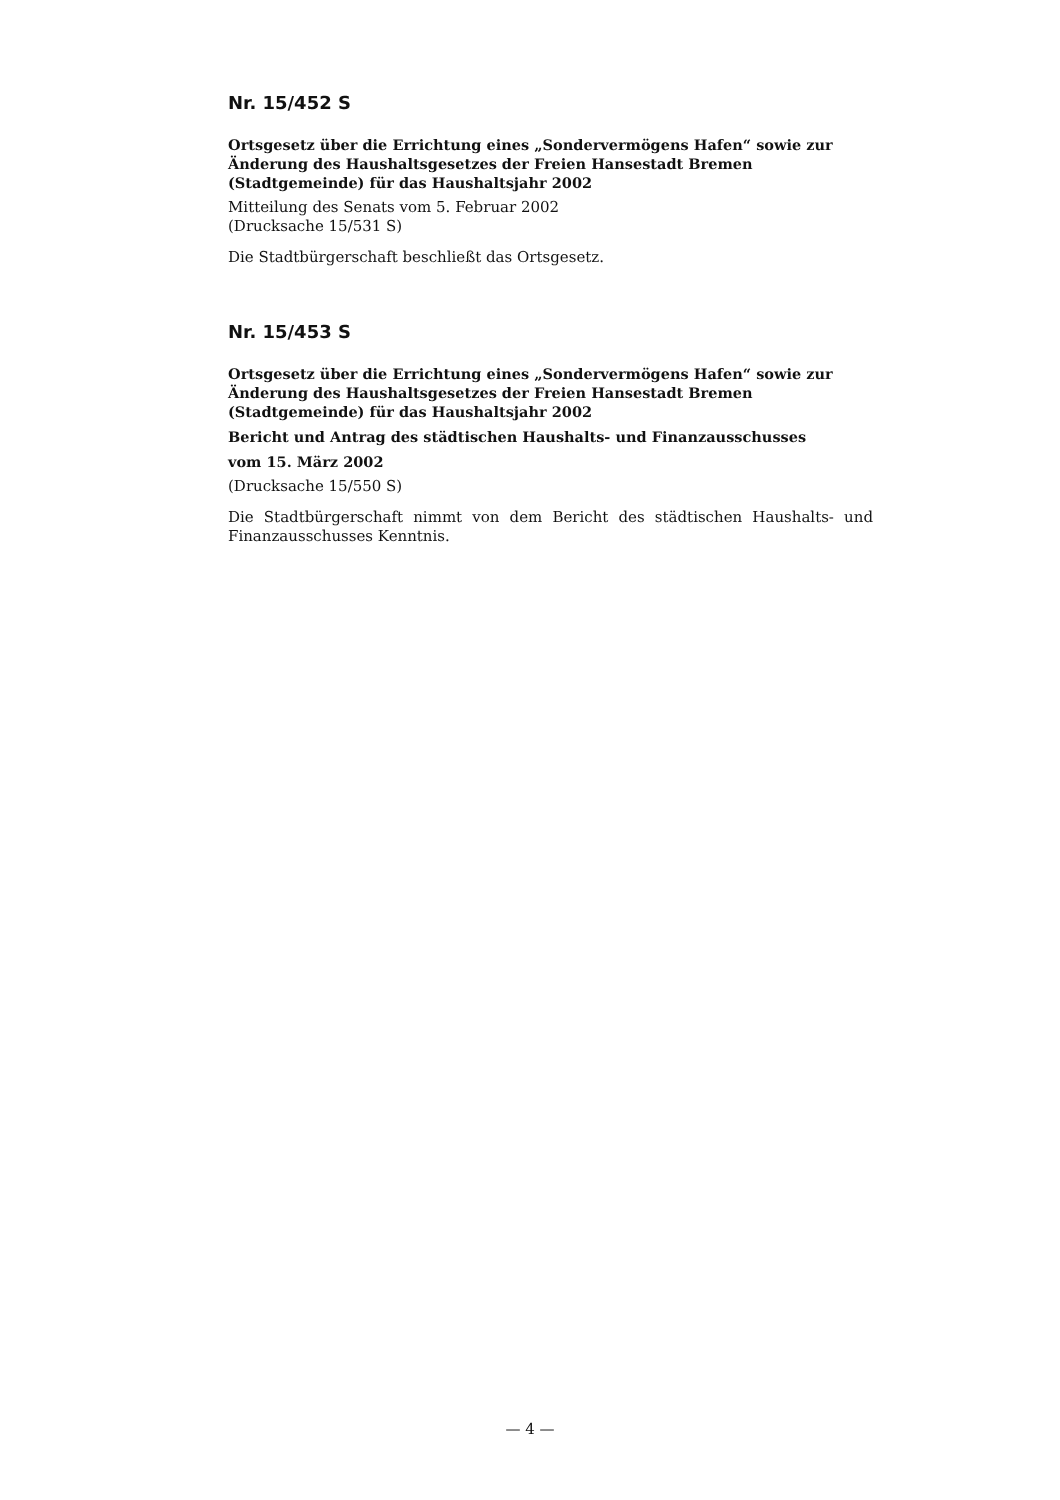Nr. 15/452 S
Ortsgesetz über die Errichtung eines „Sondervermögens Hafen“ sowie zur Änderung des Haushaltsgesetzes der Freien Hansestadt Bremen (Stadtgemeinde) für das Haushaltsjahr 2002
Mitteilung des Senats vom 5. Februar 2002
(Drucksache 15/531 S)
Die Stadtbürgerschaft beschließt das Ortsgesetz.
Nr. 15/453 S
Ortsgesetz über die Errichtung eines „Sondervermögens Hafen“ sowie zur Änderung des Haushaltsgesetzes der Freien Hansestadt Bremen (Stadtgemeinde) für das Haushaltsjahr 2002
Bericht und Antrag des städtischen Haushalts- und Finanzausschusses
vom 15. März 2002
(Drucksache 15/550 S)
Die Stadtbürgerschaft nimmt von dem Bericht des städtischen Haushalts- und Finanzausschusses Kenntnis.
— 4 —